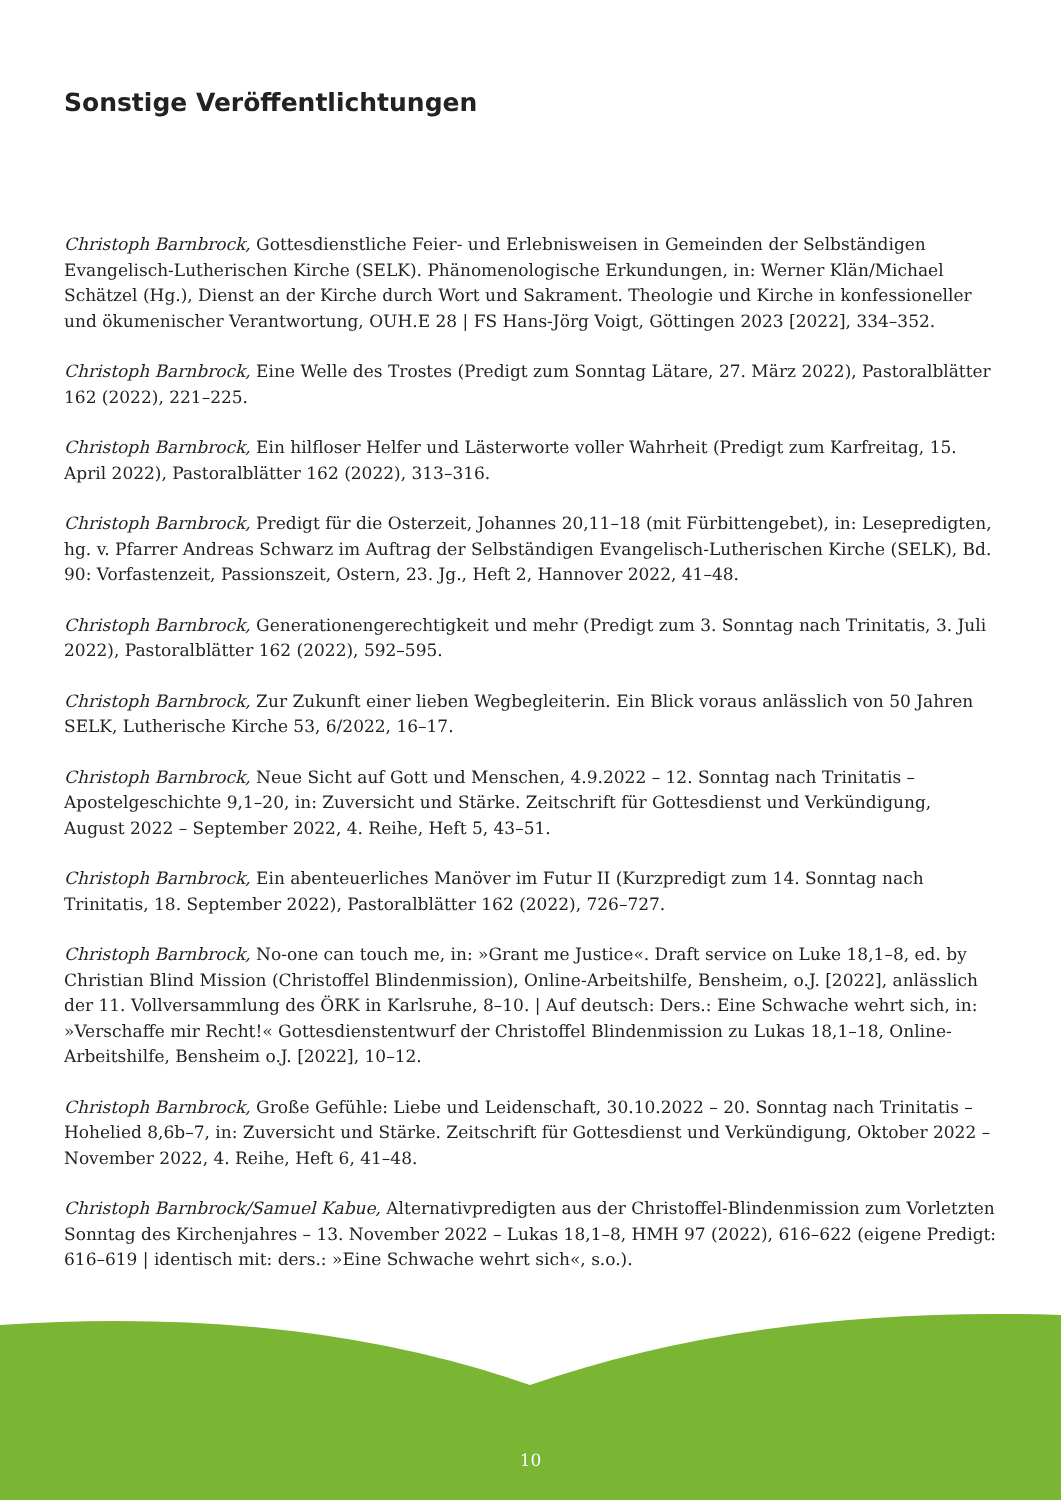Sonstige Veröffentlichtungen
Christoph Barnbrock, Gottesdienstliche Feier- und Erlebnisweisen in Gemeinden der Selbständigen Evangelisch-Lutherischen Kirche (SELK). Phänomenologische Erkundungen, in: Werner Klän/Michael Schätzel (Hg.), Dienst an der Kirche durch Wort und Sakrament. Theologie und Kirche in konfessioneller und ökumenischer Verantwortung, OUH.E 28 | FS Hans-Jörg Voigt, Göttingen 2023 [2022], 334–352.
Christoph Barnbrock, Eine Welle des Trostes (Predigt zum Sonntag Lätare, 27. März 2022), Pastoralblätter 162 (2022), 221–225.
Christoph Barnbrock, Ein hilfloser Helfer und Lästerworte voller Wahrheit (Predigt zum Karfreitag, 15. April 2022), Pastoralblätter 162 (2022), 313–316.
Christoph Barnbrock, Predigt für die Osterzeit, Johannes 20,11–18 (mit Fürbittengebet), in: Lesepredigten, hg. v. Pfarrer Andreas Schwarz im Auftrag der Selbständigen Evangelisch-Lutherischen Kirche (SELK), Bd. 90: Vorfastenzeit, Passionszeit, Ostern, 23. Jg., Heft 2, Hannover 2022, 41–48.
Christoph Barnbrock, Generationengerechtigkeit und mehr (Predigt zum 3. Sonntag nach Trinitatis, 3. Juli 2022), Pastoralblätter 162 (2022), 592–595.
Christoph Barnbrock, Zur Zukunft einer lieben Wegbegleiterin. Ein Blick voraus anlässlich von 50 Jahren SELK, Lutherische Kirche 53, 6/2022, 16–17.
Christoph Barnbrock, Neue Sicht auf Gott und Menschen, 4.9.2022 – 12. Sonntag nach Trinitatis – Apostelgeschichte 9,1–20, in: Zuversicht und Stärke. Zeitschrift für Gottesdienst und Verkündigung, August 2022 – September 2022, 4. Reihe, Heft 5, 43–51.
Christoph Barnbrock, Ein abenteuerliches Manöver im Futur II (Kurzpredigt zum 14. Sonntag nach Trinitatis, 18. September 2022), Pastoralblätter 162 (2022), 726–727.
Christoph Barnbrock, No-one can touch me, in: »Grant me Justice«. Draft service on Luke 18,1–8, ed. by Christian Blind Mission (Christoffel Blindenmission), Online-Arbeitshilfe, Bensheim, o.J. [2022], anlässlich der 11. Vollversammlung des ÖRK in Karlsruhe, 8–10. | Auf deutsch: Ders.: Eine Schwache wehrt sich, in: »Verschaffe mir Recht!« Gottesdienstentwurf der Christoffel Blindenmission zu Lukas 18,1–18, Online-Arbeitshilfe, Bensheim o.J. [2022], 10–12.
Christoph Barnbrock, Große Gefühle: Liebe und Leidenschaft, 30.10.2022 – 20. Sonntag nach Trinitatis – Hohelied 8,6b–7, in: Zuversicht und Stärke. Zeitschrift für Gottesdienst und Verkündigung, Oktober 2022 – November 2022, 4. Reihe, Heft 6, 41–48.
Christoph Barnbrock/Samuel Kabue, Alternativpredigten aus der Christoffel-Blindenmission zum Vorletzten Sonntag des Kirchenjahres – 13. November 2022 – Lukas 18,1–8, HMH 97 (2022), 616–622 (eigene Predigt: 616–619 | identisch mit: ders.: »Eine Schwache wehrt sich«, s.o.).
10